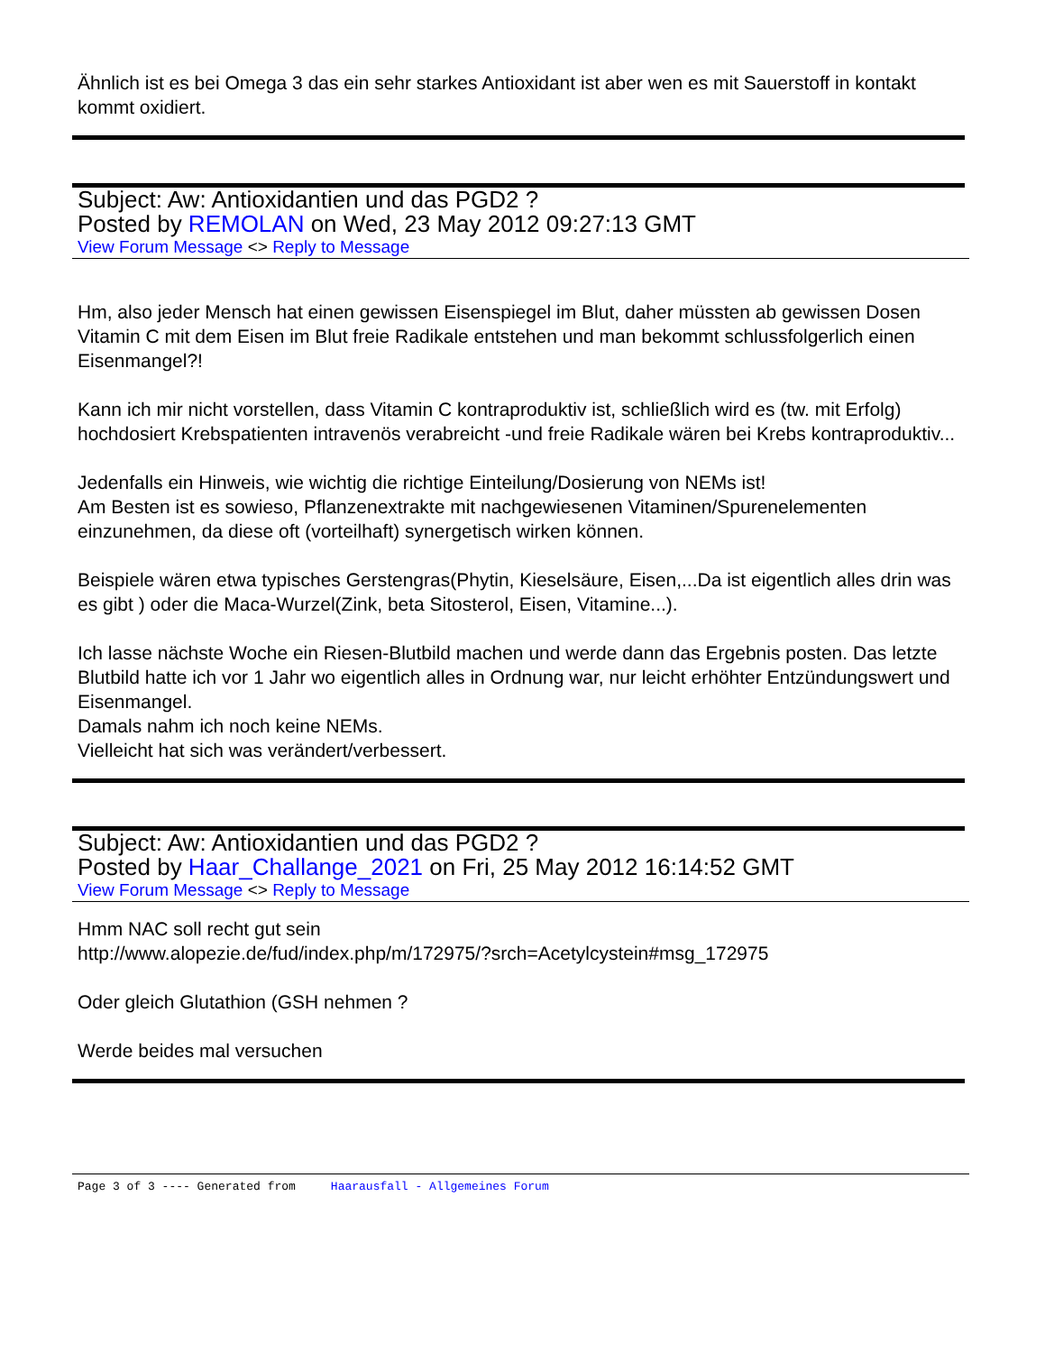Ähnlich ist es bei Omega 3 das ein sehr starkes Antioxidant ist aber wen es mit Sauerstoff in kontakt kommt oxidiert.
Subject: Aw: Antioxidantien und das PGD2 ?
Posted by REMOLAN on Wed, 23 May 2012 09:27:13 GMT
View Forum Message <> Reply to Message
Hm, also jeder Mensch hat einen gewissen Eisenspiegel im Blut, daher müssten ab gewissen Dosen Vitamin C mit dem Eisen im Blut freie Radikale entstehen und man bekommt schlussfolgerlich einen Eisenmangel?!
Kann ich mir nicht vorstellen, dass Vitamin C kontraproduktiv ist, schließlich wird es (tw. mit Erfolg) hochdosiert Krebspatienten intravenös verabreicht -und freie Radikale wären bei Krebs kontraproduktiv...
Jedenfalls ein Hinweis, wie wichtig die richtige Einteilung/Dosierung von NEMs ist!
Am Besten ist es sowieso, Pflanzenextrakte mit nachgewiesenen Vitaminen/Spurenelementen einzunehmen, da diese oft (vorteilhaft) synergetisch wirken können.
Beispiele wären etwa typisches Gerstengras(Phytin, Kieselsäure, Eisen,...Da ist eigentlich alles drin was es gibt ) oder die Maca-Wurzel(Zink, beta Sitosterol, Eisen, Vitamine...).
Ich lasse nächste Woche ein Riesen-Blutbild machen und werde dann das Ergebnis posten. Das letzte Blutbild hatte ich vor 1 Jahr wo eigentlich alles in Ordnung war, nur leicht erhöhter Entzündungswert und Eisenmangel.
Damals nahm ich noch keine NEMs.
Vielleicht hat sich was verändert/verbessert.
Subject: Aw: Antioxidantien und das PGD2 ?
Posted by Haar_Challange_2021 on Fri, 25 May 2012 16:14:52 GMT
View Forum Message <> Reply to Message
Hmm NAC soll recht gut sein
http://www.alopezie.de/fud/index.php/m/172975/?srch=Acetylcystein#msg_172975
Oder gleich Glutathion (GSH nehmen ?
Werde beides mal versuchen
Page 3 of 3 ---- Generated from Haarausfall - Allgemeines Forum